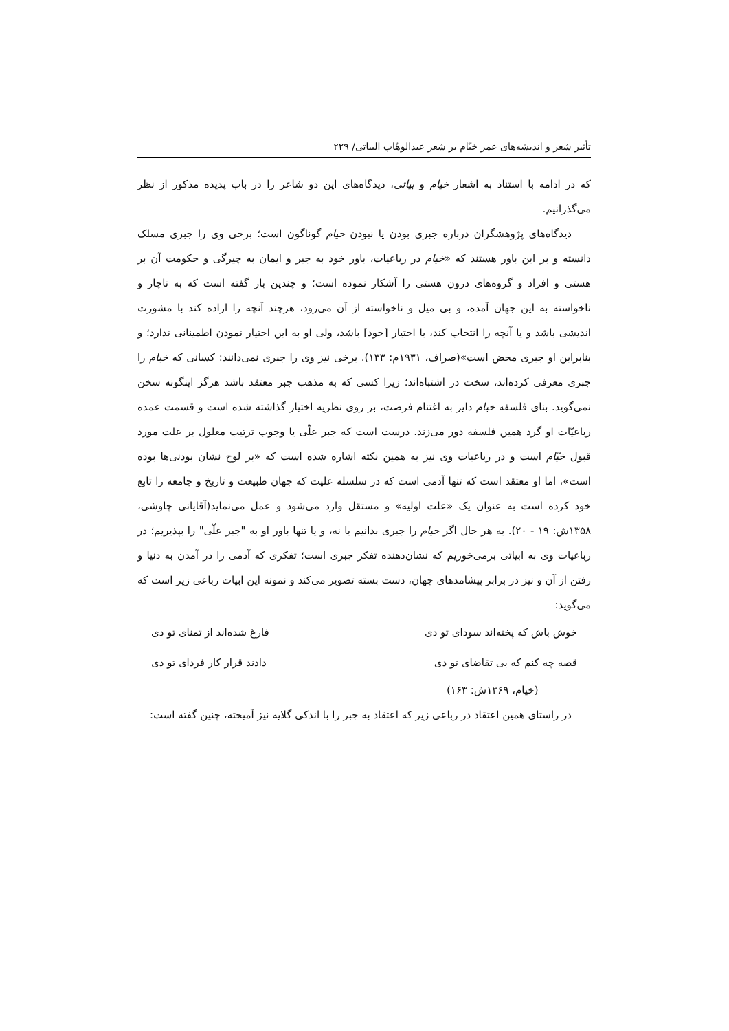تأثیر شعر و اندیشه‌های عمر خیّام بر شعر عبدالوهّاب البیاتی/ ۲۲۹
که در ادامه با استناد به اشعار خیام و بیاتی، دیدگاه‌های این دو شاعر را در باب پدیده مذکور از نظر می‌گذرانیم.
دیدگاه‌های پژوهشگران درباره جبری بودن یا نبودن خیام گوناگون است؛ برخی وی را جبری مسلک دانسته و بر این باور هستند که «خیام در رباعیات، باور خود به جبر و ایمان به چیرگی و حکومت آن بر هستی و افراد و گروه‌های درون هستی را آشکار نموده است؛ و چندین بار گفته است که به ناچار و ناخواسته به این جهان آمده، و بی میل و ناخواسته از آن می‌رود، هرچند آنچه را اراده کند با مشورت اندیشی باشد و یا آنچه را انتخاب کند، با اختیار [خود] باشد، ولی او به این اختیار نمودن اطمینانی ندارد؛ و بنابراین او جبری محض است»(صراف، ۱۹۳۱م: ۱۳۳). برخی نیز وی را جبری نمی‌دانند: کسانی که خیام را جبری معرفی کرده‌اند، سخت در اشتباه‌اند؛ زیرا کسی که به مذهب جبر معتقد باشد هرگز اینگونه سخن نمی‌گوید. بنای فلسفه خیام دایر به اغتنام فرصت، بر روی نظریه اختیار گذاشته شده است و قسمت عمده رباعیّات او گرد همین فلسفه دور می‌زند. درست است که جبر علّی یا وجوب ترتیب معلول بر علت مورد قبول خیّام است و در رباعیات وی نیز به همین نکته اشاره شده است که «بر لوح نشان بودنی‌ها بوده است»، اما او معتقد است که تنها آدمی است که در سلسله علیت که جهان طبیعت و تاریخ و جامعه را تابع خود کرده است به عنوان یک «علت اولیه» و مستقل وارد می‌شود و عمل می‌نماید(آقایانی چاوشی، ۱۳۵۸ش: ۱۹ - ۲۰). به هر حال اگر خیام را جبری بدانیم یا نه، و یا تنها باور او به "جبر علّی" را بپذیریم؛ در رباعیات وی به ابیاتی برمی‌خوریم که نشان‌دهنده تفکر جبری است؛ تفکری که آدمی را در آمدن به دنیا و رفتن از آن و نیز در برابر پیشامدهای جهان، دست بسته تصویر می‌کند و نمونه این ابیات رباعی زیر است که می‌گوید:
خوش باش که پخته‌اند سودای تو دی فارغ شده‌اند از تمنای تو دی
قصه چه کنم که بی تقاضای تو دی دادند قرار کار فردای تو دی
(خیام، ۱۳۶۹ش: ۱۶۳)
در راستای همین اعتقاد در رباعی زیر که اعتقاد به جبر را با اندکی گلایه نیز آمیخته، چنین گفته است: